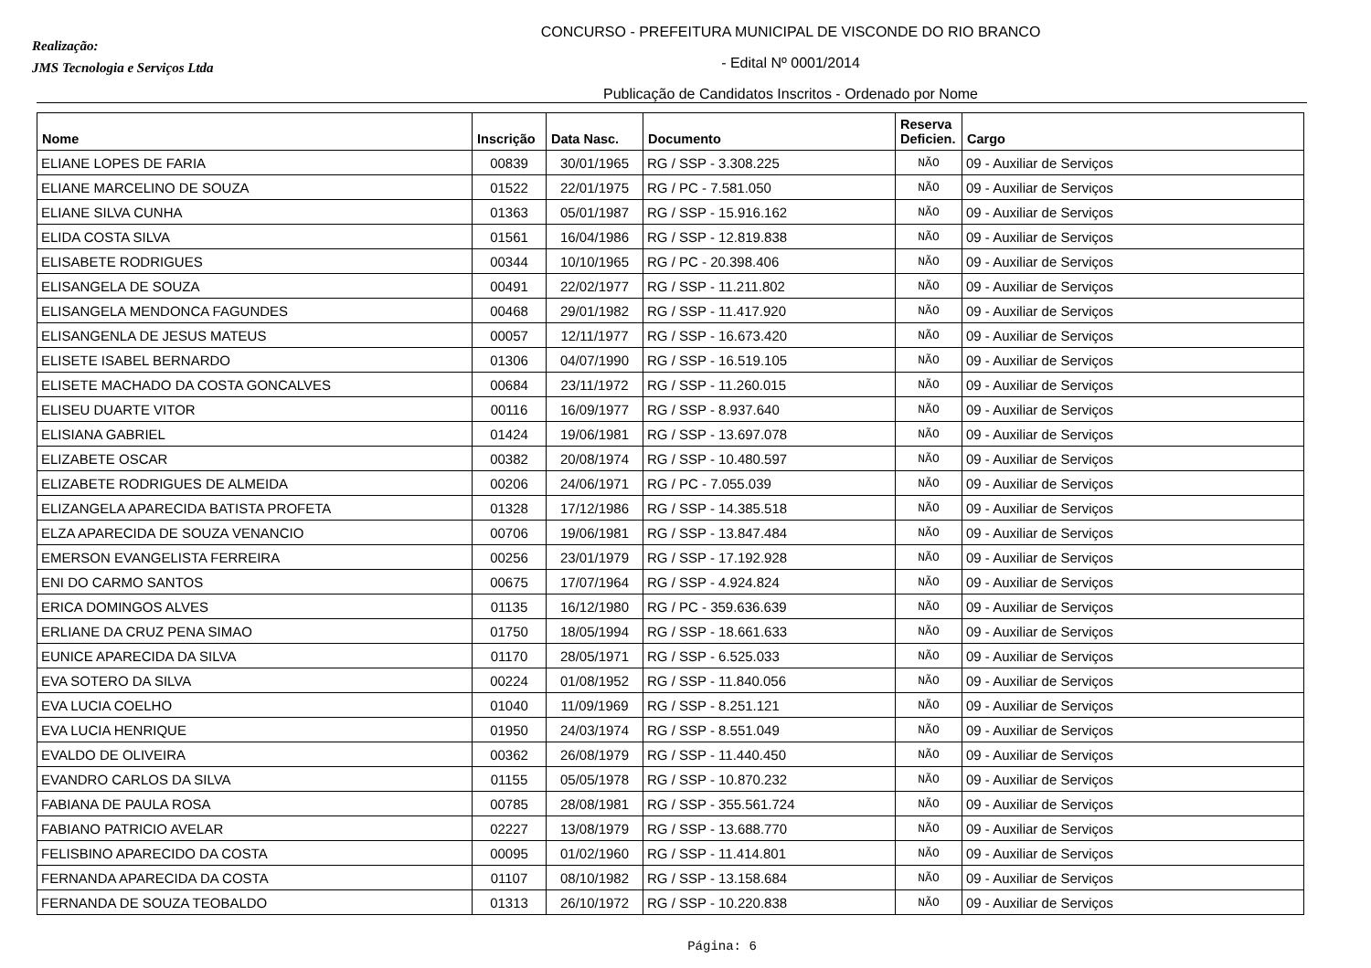Realização:
JMS Tecnologia e Serviços Ltda
CONCURSO - PREFEITURA MUNICIPAL DE VISCONDE DO RIO BRANCO
- Edital Nº 0001/2014
Publicação de Candidatos Inscritos - Ordenado por Nome
| Nome | Inscrição | Data Nasc. | Documento | Reserva Deficien. | Cargo |
| --- | --- | --- | --- | --- | --- |
| ELIANE LOPES DE FARIA | 00839 | 30/01/1965 | RG / SSP - 3.308.225 | NÃO | 09 - Auxiliar de Serviços |
| ELIANE MARCELINO DE SOUZA | 01522 | 22/01/1975 | RG / PC - 7.581.050 | NÃO | 09 - Auxiliar de Serviços |
| ELIANE SILVA CUNHA | 01363 | 05/01/1987 | RG / SSP - 15.916.162 | NÃO | 09 - Auxiliar de Serviços |
| ELIDA COSTA SILVA | 01561 | 16/04/1986 | RG / SSP - 12.819.838 | NÃO | 09 - Auxiliar de Serviços |
| ELISABETE RODRIGUES | 00344 | 10/10/1965 | RG / PC - 20.398.406 | NÃO | 09 - Auxiliar de Serviços |
| ELISANGELA DE SOUZA | 00491 | 22/02/1977 | RG / SSP - 11.211.802 | NÃO | 09 - Auxiliar de Serviços |
| ELISANGELA MENDONCA FAGUNDES | 00468 | 29/01/1982 | RG / SSP - 11.417.920 | NÃO | 09 - Auxiliar de Serviços |
| ELISANGENLA DE JESUS MATEUS | 00057 | 12/11/1977 | RG / SSP - 16.673.420 | NÃO | 09 - Auxiliar de Serviços |
| ELISETE ISABEL BERNARDO | 01306 | 04/07/1990 | RG / SSP - 16.519.105 | NÃO | 09 - Auxiliar de Serviços |
| ELISETE MACHADO DA COSTA GONCALVES | 00684 | 23/11/1972 | RG / SSP - 11.260.015 | NÃO | 09 - Auxiliar de Serviços |
| ELISEU DUARTE VITOR | 00116 | 16/09/1977 | RG / SSP - 8.937.640 | NÃO | 09 - Auxiliar de Serviços |
| ELISIANA GABRIEL | 01424 | 19/06/1981 | RG / SSP - 13.697.078 | NÃO | 09 - Auxiliar de Serviços |
| ELIZABETE OSCAR | 00382 | 20/08/1974 | RG / SSP - 10.480.597 | NÃO | 09 - Auxiliar de Serviços |
| ELIZABETE RODRIGUES DE ALMEIDA | 00206 | 24/06/1971 | RG / PC - 7.055.039 | NÃO | 09 - Auxiliar de Serviços |
| ELIZANGELA APARECIDA BATISTA PROFETA | 01328 | 17/12/1986 | RG / SSP - 14.385.518 | NÃO | 09 - Auxiliar de Serviços |
| ELZA APARECIDA DE SOUZA VENANCIO | 00706 | 19/06/1981 | RG / SSP - 13.847.484 | NÃO | 09 - Auxiliar de Serviços |
| EMERSON EVANGELISTA FERREIRA | 00256 | 23/01/1979 | RG / SSP - 17.192.928 | NÃO | 09 - Auxiliar de Serviços |
| ENI DO CARMO SANTOS | 00675 | 17/07/1964 | RG / SSP - 4.924.824 | NÃO | 09 - Auxiliar de Serviços |
| ERICA DOMINGOS ALVES | 01135 | 16/12/1980 | RG / PC - 359.636.639 | NÃO | 09 - Auxiliar de Serviços |
| ERLIANE DA CRUZ PENA SIMAO | 01750 | 18/05/1994 | RG / SSP - 18.661.633 | NÃO | 09 - Auxiliar de Serviços |
| EUNICE APARECIDA DA SILVA | 01170 | 28/05/1971 | RG / SSP - 6.525.033 | NÃO | 09 - Auxiliar de Serviços |
| EVA SOTERO DA SILVA | 00224 | 01/08/1952 | RG / SSP - 11.840.056 | NÃO | 09 - Auxiliar de Serviços |
| EVA LUCIA COELHO | 01040 | 11/09/1969 | RG / SSP - 8.251.121 | NÃO | 09 - Auxiliar de Serviços |
| EVA LUCIA HENRIQUE | 01950 | 24/03/1974 | RG / SSP - 8.551.049 | NÃO | 09 - Auxiliar de Serviços |
| EVALDO DE OLIVEIRA | 00362 | 26/08/1979 | RG / SSP - 11.440.450 | NÃO | 09 - Auxiliar de Serviços |
| EVANDRO CARLOS DA SILVA | 01155 | 05/05/1978 | RG / SSP - 10.870.232 | NÃO | 09 - Auxiliar de Serviços |
| FABIANA DE PAULA ROSA | 00785 | 28/08/1981 | RG / SSP - 355.561.724 | NÃO | 09 - Auxiliar de Serviços |
| FABIANO PATRICIO AVELAR | 02227 | 13/08/1979 | RG / SSP - 13.688.770 | NÃO | 09 - Auxiliar de Serviços |
| FELISBINO APARECIDO DA COSTA | 00095 | 01/02/1960 | RG / SSP - 11.414.801 | NÃO | 09 - Auxiliar de Serviços |
| FERNANDA APARECIDA DA COSTA | 01107 | 08/10/1982 | RG / SSP - 13.158.684 | NÃO | 09 - Auxiliar de Serviços |
| FERNANDA DE SOUZA TEOBALDO | 01313 | 26/10/1972 | RG / SSP - 10.220.838 | NÃO | 09 - Auxiliar de Serviços |
Página: 6